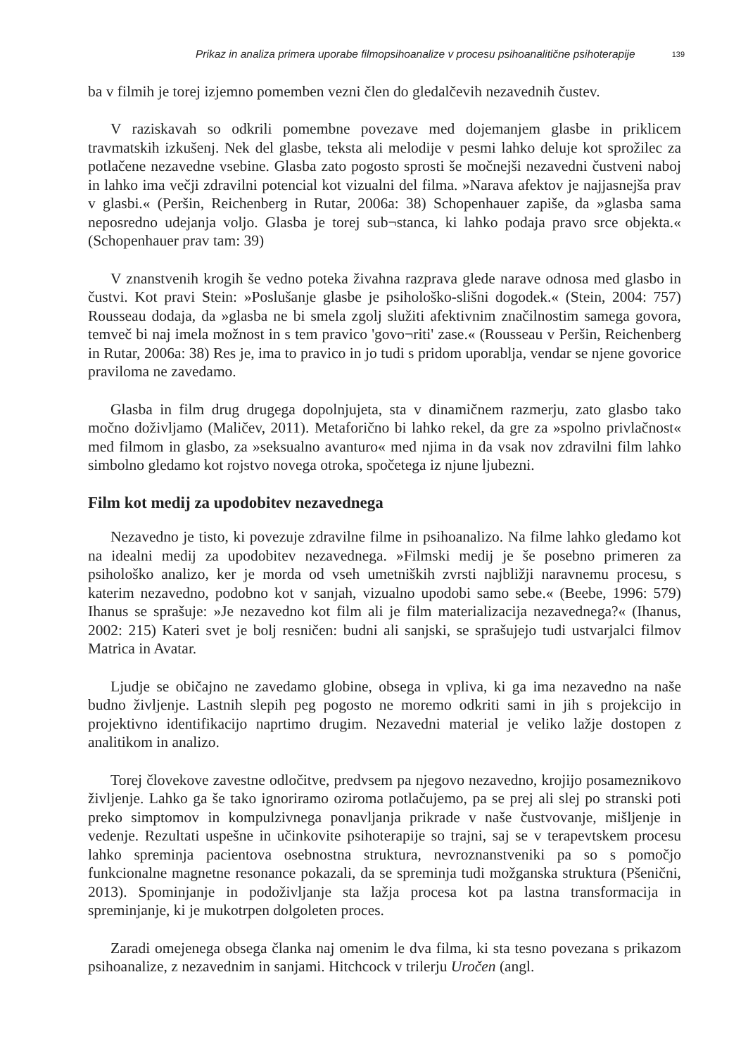Prikaz in analiza primera uporabe filmopsihoanalize v procesu psihoanalitične psihoterapije 139
ba v filmih je torej izjemno pomemben vezni člen do gledalčevih nezavednih čustev.
V raziskavah so odkrili pomembne povezave med dojemanjem glasbe in priklicem travmatskih izkušenj. Nek del glasbe, teksta ali melodije v pesmi lahko deluje kot sprožilec za potlačene nezavedne vsebine. Glasba zato pogosto sprosti še močnejši nezavedni čustveni naboj in lahko ima večji zdravilni potencial kot vizualni del filma. »Narava afektov je najjasnejša prav v glasbi.« (Peršin, Reichenberg in Rutar, 2006a: 38) Schopenhauer zapiše, da »glasba sama neposredno udejanja voljo. Glasba je torej sub¬stanca, ki lahko podaja pravo srce objekta.« (Schopenhauer prav tam: 39)
V znanstvenih krogih še vedno poteka živahna razprava glede narave odnosa med glasbo in čustvi. Kot pravi Stein: »Poslušanje glasbe je psihološko-slišni dogodek.« (Stein, 2004: 757) Rousseau dodaja, da »glasba ne bi smela zgolj služiti afektivnim značilnostim samega govora, temveč bi naj imela možnost in s tem pravico 'govo¬riti' zase.« (Rousseau v Peršin, Reichenberg in Rutar, 2006a: 38) Res je, ima to pravico in jo tudi s pridom uporablja, vendar se njene govorice praviloma ne zavedamo.
Glasba in film drug drugega dopolnjujeta, sta v dinamičnem razmerju, zato glasbo tako močno doživljamo (Maličev, 2011). Metaforično bi lahko rekel, da gre za »spolno privlačnost« med filmom in glasbo, za »seksualno avanturo« med njima in da vsak nov zdravilni film lahko simbolno gledamo kot rojstvo novega otroka, spočetega iz njune ljubezni.
Film kot medij za upodobitev nezavednega
Nezavedno je tisto, ki povezuje zdravilne filme in psihoanalizo. Na filme lahko gledamo kot na idealni medij za upodobitev nezavednega. »Filmski medij je še posebno primeren za psihološko analizo, ker je morda od vseh umetniških zvrsti najbližji naravnemu procesu, s katerim nezavedno, podobno kot v sanjah, vizualno upodobi samo sebe.« (Beebe, 1996: 579) Ihanus se sprašuje: »Je nezavedno kot film ali je film materializacija nezavednega?« (Ihanus, 2002: 215) Kateri svet je bolj resničen: budni ali sanjski, se sprašujejo tudi ustvarjalci filmov Matrica in Avatar.
Ljudje se običajno ne zavedamo globine, obsega in vpliva, ki ga ima nezavedno na naše budno življenje. Lastnih slepih peg pogosto ne moremo odkriti sami in jih s projekcijo in projektivno identifikacijo naprtimo drugim. Nezavedni material je veliko lažje dostopen z analitikom in analizo.
Torej človekove zavestne odločitve, predvsem pa njegovo nezavedno, krojijo posameznikovo življenje. Lahko ga še tako ignoriramo oziroma potlačujemo, pa se prej ali slej po stranski poti preko simptomov in kompulzivnega ponavljanja prikrade v naše čustvovanje, mišljenje in vedenje. Rezultati uspešne in učinkovite psihoterapije so trajni, saj se v terapevtskem procesu lahko spreminja pacientova osebnostna struktura, nevroznanstveniki pa so s pomočjo funkcionalne magnetne resonance pokazali, da se spreminja tudi možganska struktura (Pšenični, 2013). Spominjanje in podoživljanje sta lažja procesa kot pa lastna transformacija in spreminjanje, ki je mukotrpen dolgoleten proces.
Zaradi omejenega obsega članka naj omenim le dva filma, ki sta tesno povezana s prikazom psihoanalize, z nezavednim in sanjami. Hitchcock v trilerju Uročen (angl.